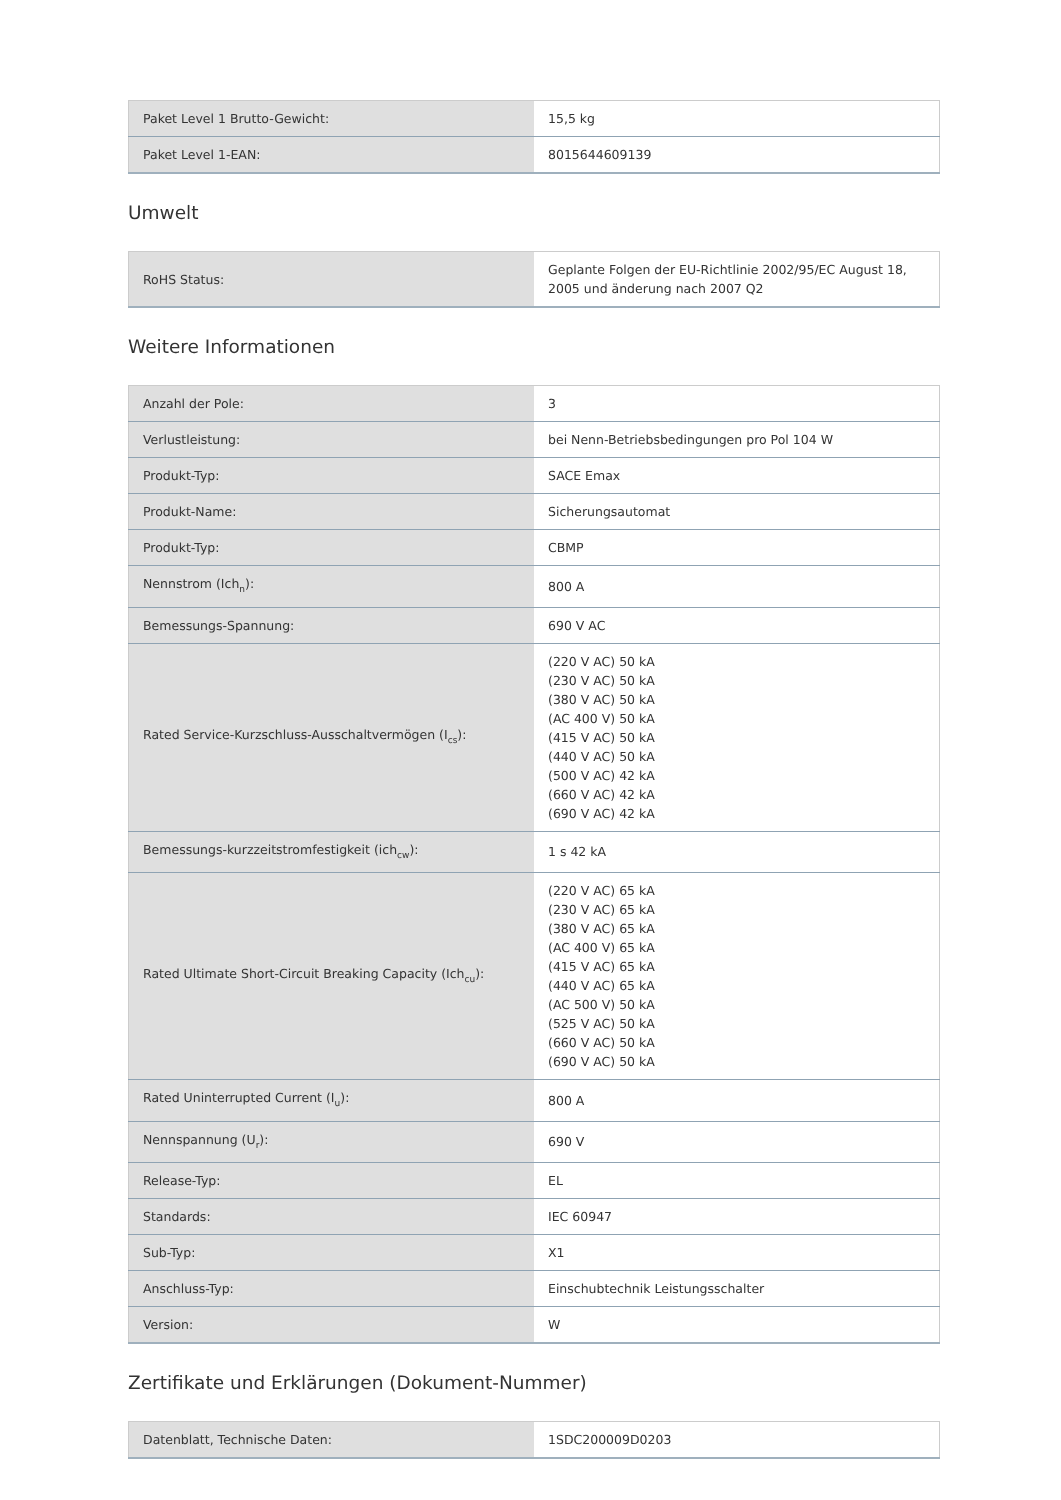| Paket Level 1 Brutto-Gewicht: | 15,5 kg |
| Paket Level 1-EAN: | 8015644609139 |
Umwelt
| RoHS Status: | Geplante Folgen der EU-Richtlinie 2002/95/EC August 18, 2005 und änderung nach 2007 Q2 |
Weitere Informationen
| Anzahl der Pole: | 3 |
| Verlustleistung: | bei Nenn-Betriebsbedingungen pro Pol 104 W |
| Produkt-Typ: | SACE Emax |
| Produkt-Name: | Sicherungsautomat |
| Produkt-Typ: | CBMP |
| Nennstrom (Ich<sub>n</sub>): | 800 A |
| Bemessungs-Spannung: | 690 V AC |
| Rated Service-Kurzschluss-Ausschaltvermögen (I<sub>cs</sub>): | (220 V AC) 50 kA (230 V AC) 50 kA (380 V AC) 50 kA (AC 400 V) 50 kA (415 V AC) 50 kA (440 V AC) 50 kA (500 V AC) 42 kA (660 V AC) 42 kA (690 V AC) 42 kA |
| Bemessungs-kurzzeitstromfestigkeit (ich<sub>cw</sub>): | 1 s 42 kA |
| Rated Ultimate Short-Circuit Breaking Capacity (Ich<sub>cu</sub>): | (220 V AC) 65 kA (230 V AC) 65 kA (380 V AC) 65 kA (AC 400 V) 65 kA (415 V AC) 65 kA (440 V AC) 65 kA (AC 500 V) 50 kA (525 V AC) 50 kA (660 V AC) 50 kA (690 V AC) 50 kA |
| Rated Uninterrupted Current (I<sub>u</sub>): | 800 A |
| Nennspannung (U<sub>r</sub>): | 690 V |
| Release-Typ: | EL |
| Standards: | IEC 60947 |
| Sub-Typ: | X1 |
| Anschluss-Typ: | Einschubtechnik Leistungsschalter |
| Version: | W |
Zertifikate und Erklärungen (Dokument-Nummer)
| Datenblatt, Technische Daten: | 1SDC200009D0203 |